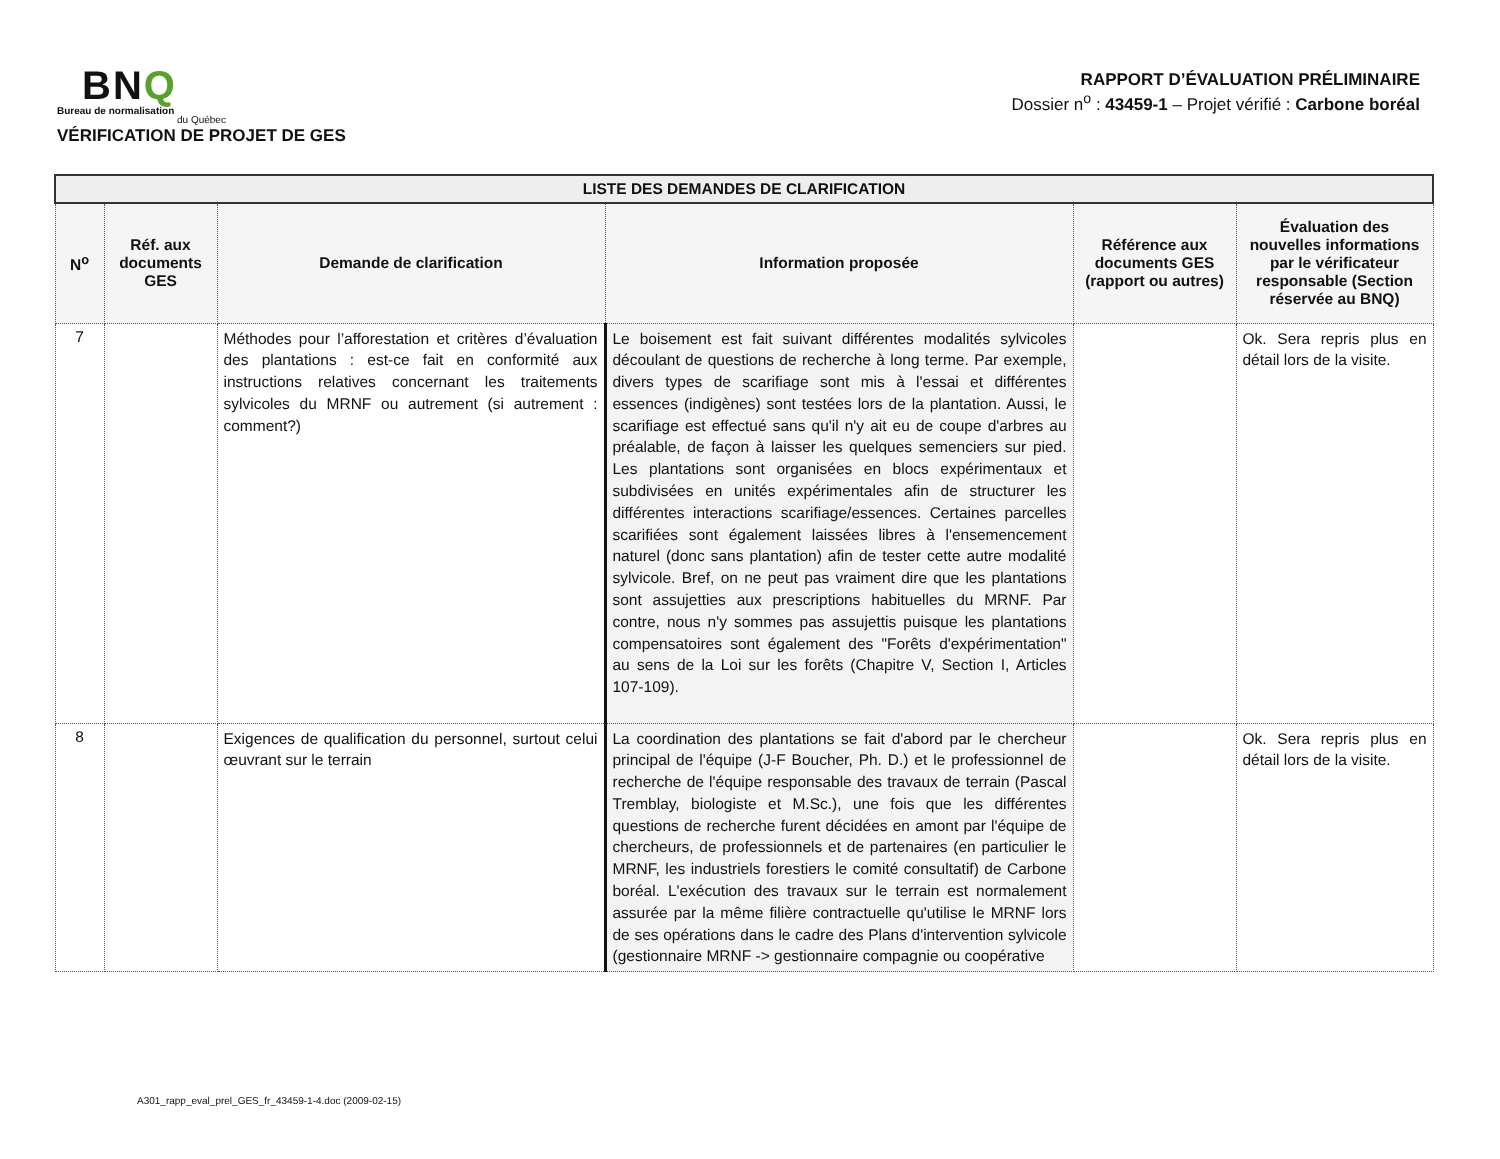BNQ
Bureau de normalisation
du Québec
VÉRIFICATION DE PROJET DE GES
RAPPORT D’ÉVALUATION PRÉLIMINAIRE
Dossier n<sup>o</sup> : 43459-1 – Projet vérifié : Carbone boréal
| LISTE DES DEMANDES DE CLARIFICATION | | | | | |
| --- | --- | --- | --- | --- | --- |
| N<sup>o</sup> | Réf. aux documents GES | Demande de clarification | Information proposée | Référence aux documents GES (rapport ou autres) | Évaluation des nouvelles informations par le vérificateur responsable (Section réservée au BNQ) |
| 7 | | Méthodes pour l’afforestation et critères d’évaluation des plantations : est-ce fait en conformité aux instructions relatives concernant les traitements sylvicoles du MRNF ou autrement (si autrement : comment?) | Le boisement est fait suivant différentes modalités sylvicoles découlant de questions de recherche à long terme. Par exemple, divers types de scarifiage sont mis à l'essai et différentes essences (indigènes) sont testées lors de la plantation. Aussi, le scarifiage est effectué sans qu'il n'y ait eu de coupe d'arbres au préalable, de façon à laisser les quelques semenciers sur pied. Les plantations sont organisées en blocs expérimentaux et subdivisées en unités expérimentales afin de structurer les différentes interactions scarifiage/essences. Certaines parcelles scarifiées sont également laissées libres à l'ensemencement naturel (donc sans plantation) afin de tester cette autre modalité sylvicole. Bref, on ne peut pas vraiment dire que les plantations sont assujetties aux prescriptions habituelles du MRNF. Par contre, nous n'y sommes pas assujettis puisque les plantations compensatoires sont également des "Forêts d'expérimentation" au sens de la Loi sur les forêts (Chapitre V, Section I, Articles 107-109). | | Ok. Sera repris plus en détail lors de la visite. |
| 8 | | Exigences de qualification du personnel, surtout celui œuvrant sur le terrain | La coordination des plantations se fait d'abord par le chercheur principal de l'équipe (J-F Boucher, Ph. D.) et le professionnel de recherche de l'équipe responsable des travaux de terrain (Pascal Tremblay, biologiste et M.Sc.), une fois que les différentes questions de recherche furent décidées en amont par l'équipe de chercheurs, de professionnels et de partenaires (en particulier le MRNF, les industriels forestiers le comité consultatif) de Carbone boréal. L'exécution des travaux sur le terrain est normalement assurée par la même filière contractuelle qu'utilise le MRNF lors de ses opérations dans le cadre des Plans d'intervention sylvicole (gestionnaire MRNF -> gestionnaire compagnie ou coopérative | | Ok. Sera repris plus en détail lors de la visite. |
A301_rapp_eval_prel_GES_fr_43459-1-4.doc (2009-02-15)